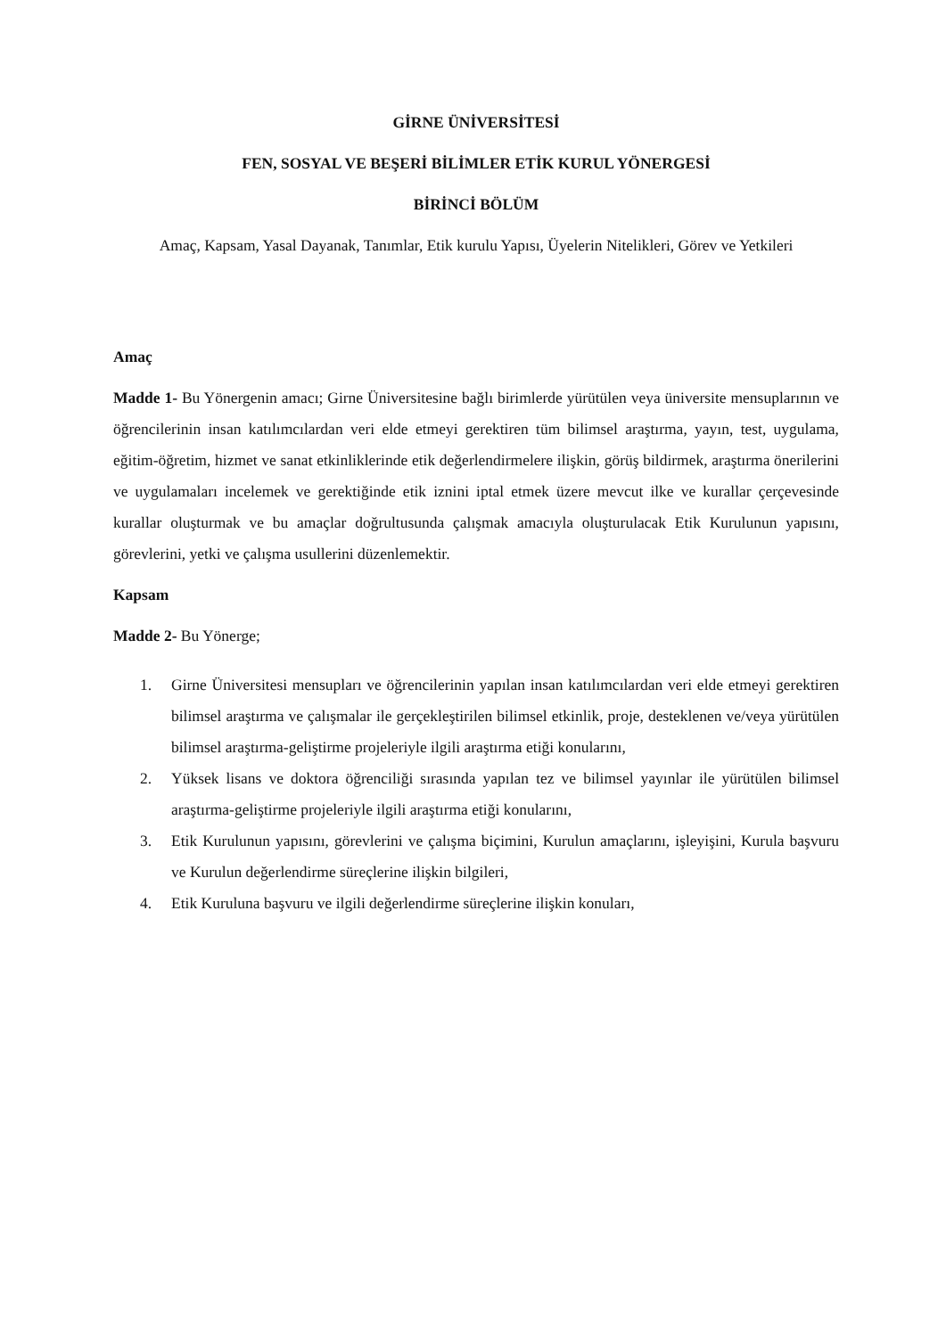GİRNE ÜNİVERSİTESİ
FEN, SOSYAL VE BEŞERİ BİLİMLER ETİK KURUL YÖNERGESİ
BİRİNCİ BÖLÜM
Amaç, Kapsam, Yasal Dayanak, Tanımlar, Etik kurulu Yapısı, Üyelerin Nitelikleri, Görev ve Yetkileri
Amaç
Madde 1- Bu Yönergenin amacı; Girne Üniversitesine bağlı birimlerde yürütülen veya üniversite mensuplarının ve öğrencilerinin insan katılımcılardan veri elde etmeyi gerektiren tüm bilimsel araştırma, yayın, test, uygulama, eğitim-öğretim, hizmet ve sanat etkinliklerinde etik değerlendirmelere ilişkin, görüş bildirmek, araştırma önerilerini ve uygulamaları incelemek ve gerektiğinde etik iznini iptal etmek üzere mevcut ilke ve kurallar çerçevesinde kurallar oluşturmak ve bu amaçlar doğrultusunda çalışmak amacıyla oluşturulacak Etik Kurulunun yapısını, görevlerini, yetki ve çalışma usullerini düzenlemektir.
Kapsam
Madde 2- Bu Yönerge;
1. Girne Üniversitesi mensupları ve öğrencilerinin yapılan insan katılımcılardan veri elde etmeyi gerektiren bilimsel araştırma ve çalışmalar ile gerçekleştirilen bilimsel etkinlik, proje, desteklenen ve/veya yürütülen bilimsel araştırma-geliştirme projeleriyle ilgili araştırma etiği konularını,
2. Yüksek lisans ve doktora öğrenciliği sırasında yapılan tez ve bilimsel yayınlar ile yürütülen bilimsel araştırma-geliştirme projeleriyle ilgili araştırma etiği konularını,
3. Etik Kurulunun yapısını, görevlerini ve çalışma biçimini, Kurulun amaçlarını, işleyişini, Kurula başvuru ve Kurulun değerlendirme süreçlerine ilişkin bilgileri,
4. Etik Kuruluna başvuru ve ilgili değerlendirme süreçlerine ilişkin konuları,